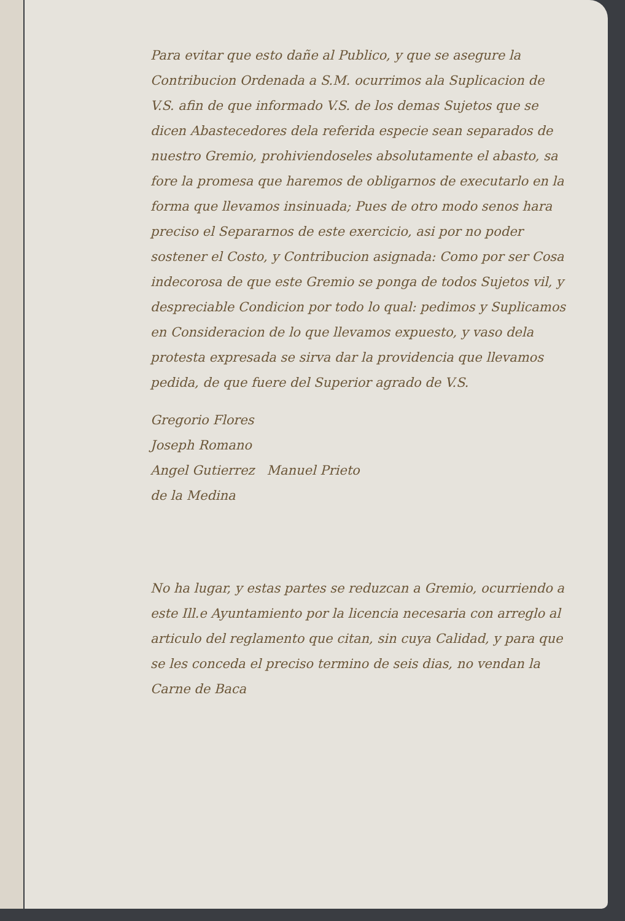Para evitar que esto dañe al Publico, y que se asegure la Contribucion Ordenada a S.M. ocurrimos ala Suplicacion de V.S. afin de que informado V.S. de los demas Sujetos que se dicen Abastecedores dela referida especie sean separados de nuestro Gremio, prohiviendoseles absolutamente el abasto, sa fore la promesa que haremos de obligarnos de executarlo en la forma que llevamos insinuada; Pues de otro modo senos hara preciso el Separarnos de este exercicio, asi por no poder sostener el Costo, y Contribucion asignada: Como por ser Cosa indecorosa de que este Gremio se ponga de todos Sujetos vil, y despreciable Condicion por todo lo qual: pedimos y Suplicamos en Consideracion de lo que llevamos expuesto, y vaso dela protesta expresada se sirva dar la providencia que llevamos pedida, de que fuere del Superior agrado de V.S.
Gregorio Flores
Joseph Romano
Angel Gutierrez Manuel Prieto
de la Medina
No ha lugar, y estas partes se reduzcan a Gremio, ocurriendo a este Ill.e Ayuntamiento por la licencia necesaria con arreglo al articulo del reglamento que citan, sin cuya Calidad, y para que se les conceda el preciso termino de seis dias, no vendan la Carne de Baca